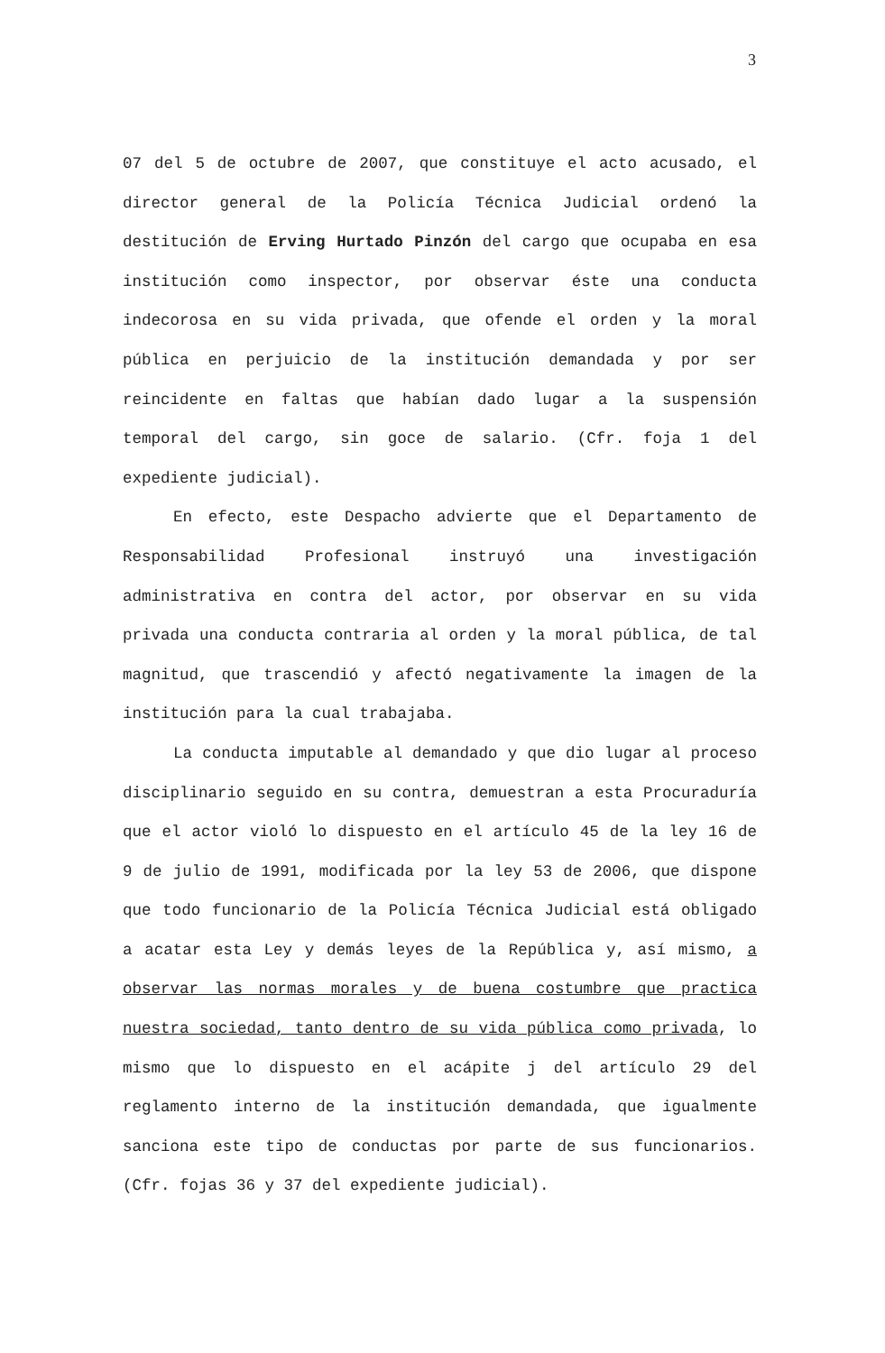3
07 del 5 de octubre de 2007, que constituye el acto acusado, el director general de la Policía Técnica Judicial ordenó la destitución de Erving Hurtado Pinzón del cargo que ocupaba en esa institución como inspector, por observar éste una conducta indecorosa en su vida privada, que ofende el orden y la moral pública en perjuicio de la institución demandada y por ser reincidente en faltas que habían dado lugar a la suspensión temporal del cargo, sin goce de salario. (Cfr. foja 1 del expediente judicial).
En efecto, este Despacho advierte que el Departamento de Responsabilidad Profesional instruyó una investigación administrativa en contra del actor, por observar en su vida privada una conducta contraria al orden y la moral pública, de tal magnitud, que trascendió y afectó negativamente la imagen de la institución para la cual trabajaba.
La conducta imputable al demandado y que dio lugar al proceso disciplinario seguido en su contra, demuestran a esta Procuraduría que el actor violó lo dispuesto en el artículo 45 de la ley 16 de 9 de julio de 1991, modificada por la ley 53 de 2006, que dispone que todo funcionario de la Policía Técnica Judicial está obligado a acatar esta Ley y demás leyes de la República y, así mismo, a observar las normas morales y de buena costumbre que practica nuestra sociedad, tanto dentro de su vida pública como privada, lo mismo que lo dispuesto en el acápite j del artículo 29 del reglamento interno de la institución demandada, que igualmente sanciona este tipo de conductas por parte de sus funcionarios.(Cfr. fojas 36 y 37 del expediente judicial).